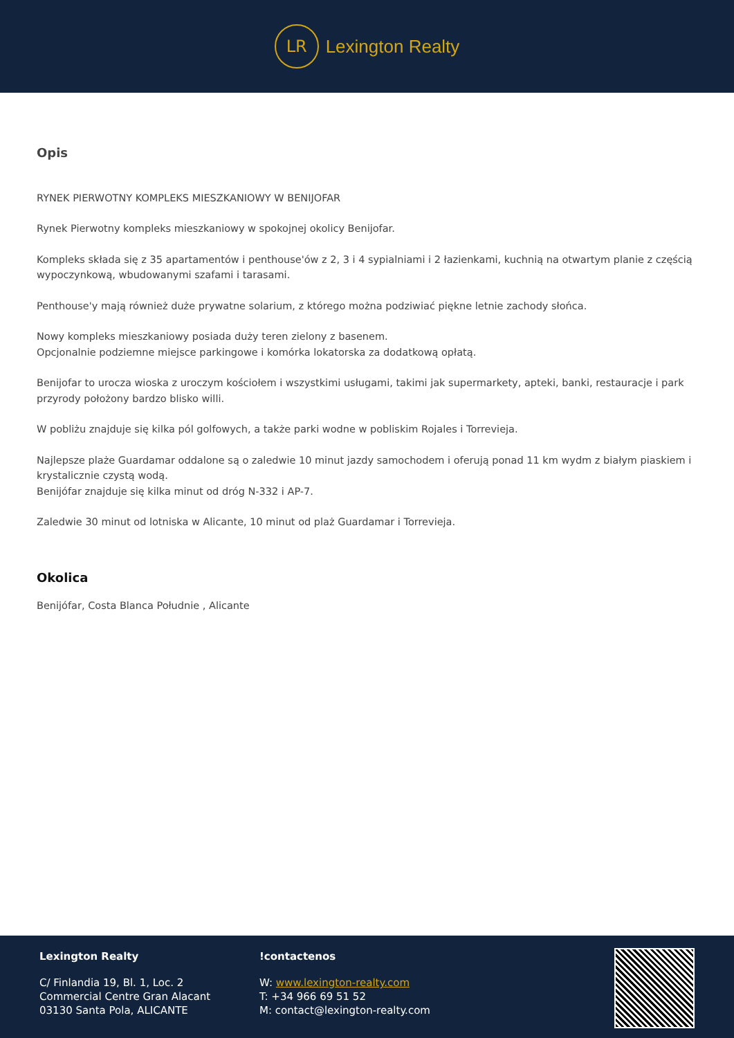LR
Lexington Realty
Opis
RYNEK PIERWOTNY KOMPLEKS MIESZKANIOWY W BENIJOFAR
Rynek Pierwotny kompleks mieszkaniowy w spokojnej okolicy Benijofar.
Kompleks składa się z 35 apartamentów i penthouse'ów z 2, 3 i 4 sypialniami i 2 łazienkami, kuchnią na otwartym planie z częścią wypoczynkową, wbudowanymi szafami i tarasami.
Penthouse'y mają również duże prywatne solarium, z którego można podziwiać piękne letnie zachody słońca.
Nowy kompleks mieszkaniowy posiada duży teren zielony z basenem.
Opcjonalnie podziemne miejsce parkingowe i komórka lokatorska za dodatkową opłatą.
Benijofar to urocza wioska z uroczym kościołem i wszystkimi usługami, takimi jak supermarkety, apteki, banki, restauracje i park przyrody położony bardzo blisko willi.
W pobliżu znajduje się kilka pól golfowych, a także parki wodne w pobliskim Rojales i Torrevieja.
Najlepsze plaże Guardamar oddalone są o zaledwie 10 minut jazdy samochodem i oferują ponad 11 km wydm z białym piaskiem i krystalicznie czystą wodą.
Benijófar znajduje się kilka minut od dróg N-332 i AP-7.
Zaledwie 30 minut od lotniska w Alicante, 10 minut od plaż Guardamar i Torrevieja.
Okolica
Benijófar, Costa Blanca Południe , Alicante
Lexington Realty
C/ Finlandia 19, Bl. 1, Loc. 2
Commercial Centre Gran Alacant
03130 Santa Pola, ALICANTE
!contactenos
W: www.lexington-realty.com
T: +34 966 69 51 52
M: contact@lexington-realty.com